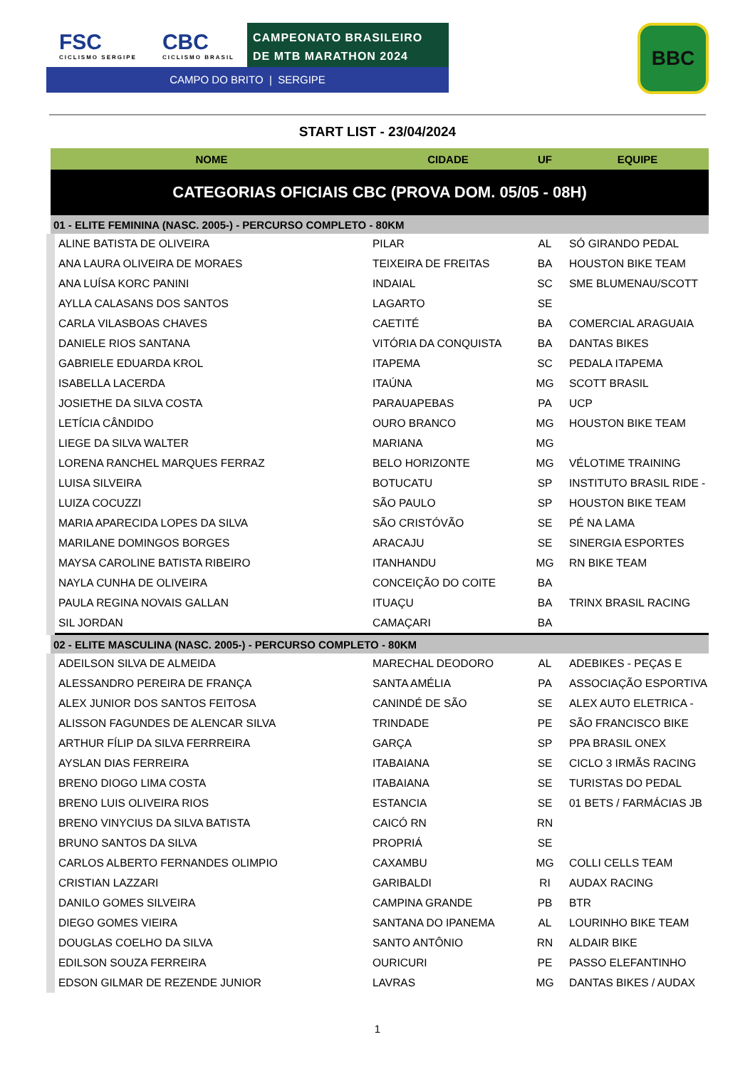FSC
CICLISMO SERGIPE
CBC
CICLISMO BRASIL
CAMPEONATO BRASILEIRO DE MTB MARATHON 2024
CAMPO DO BRITO | SERGIPE
BBC
START LIST - 23/04/2024
| NOME | CIDADE | UF | EQUIPE |
| --- | --- | --- | --- |
| CATEGORIAS OFICIAIS CBC (PROVA DOM. 05/05 - 08H) | | | |
| 01 - ELITE FEMININA (NASC. 2005-) - PERCURSO COMPLETO - 80KM | | | |
| ALINE BATISTA DE OLIVEIRA | PILAR | AL | SÓ GIRANDO PEDAL |
| ANA LAURA OLIVEIRA DE MORAES | TEIXEIRA DE FREITAS | BA | HOUSTON BIKE TEAM |
| ANA LUÍSA KORC PANINI | INDAIAL | SC | SME BLUMENAU/SCOTT |
| AYLLA CALASANS DOS SANTOS | LAGARTO | SE | |
| CARLA VILASBOAS CHAVES | CAETITÉ | BA | COMERCIAL ARAGUAIA |
| DANIELE RIOS SANTANA | VITÓRIA DA CONQUISTA | BA | DANTAS BIKES |
| GABRIELE EDUARDA KROL | ITAPEMA | SC | PEDALA ITAPEMA |
| ISABELLA LACERDA | ITAÚNA | MG | SCOTT BRASIL |
| JOSIETHE DA SILVA COSTA | PARAUAPEBAS | PA | UCP |
| LETÍCIA CÂNDIDO | OURO BRANCO | MG | HOUSTON BIKE TEAM |
| LIEGE DA SILVA WALTER | MARIANA | MG | |
| LORENA RANCHEL MARQUES FERRAZ | BELO HORIZONTE | MG | VÉLOTIME TRAINING |
| LUISA SILVEIRA | BOTUCATU | SP | INSTITUTO BRASIL RIDE - |
| LUIZA COCUZZI | SÃO PAULO | SP | HOUSTON BIKE TEAM |
| MARIA APARECIDA LOPES DA SILVA | SÃO CRISTÓVÃO | SE | PÉ NA LAMA |
| MARILANE DOMINGOS BORGES | ARACAJU | SE | SINERGIA ESPORTES |
| MAYSA CAROLINE BATISTA RIBEIRO | ITANHANDU | MG | RN BIKE TEAM |
| NAYLA CUNHA DE OLIVEIRA | CONCEIÇÃO DO COITE | BA | |
| PAULA REGINA NOVAIS GALLAN | ITUAÇU | BA | TRINX BRASIL RACING |
| SIL JORDAN | CAMAÇARI | BA | |
| 02 - ELITE MASCULINA (NASC. 2005-) - PERCURSO COMPLETO - 80KM | | | |
| ADEILSON SILVA DE ALMEIDA | MARECHAL DEODORO | AL | ADEBIKES - PEÇAS E |
| ALESSANDRO PEREIRA DE FRANÇA | SANTA AMÉLIA | PA | ASSOCIAÇÃO ESPORTIVA |
| ALEX JUNIOR DOS SANTOS FEITOSA | CANINDÉ DE SÃO | SE | ALEX AUTO ELETRICA - |
| ALISSON FAGUNDES DE ALENCAR SILVA | TRINDADE | PE | SÃO FRANCISCO BIKE |
| ARTHUR FÍLIP DA SILVA FERRREIRA | GARÇA | SP | PPA BRASIL ONEX |
| AYSLAN DIAS FERREIRA | ITABAIANA | SE | CICLO 3 IRMÃS RACING |
| BRENO DIOGO LIMA COSTA | ITABAIANA | SE | TURISTAS DO PEDAL |
| BRENO LUIS OLIVEIRA RIOS | ESTANCIA | SE | 01 BETS / FARMÁCIAS JB |
| BRENO VINYCIUS DA SILVA BATISTA | CAICÓ RN | RN | |
| BRUNO SANTOS DA SILVA | PROPRIÁ | SE | |
| CARLOS ALBERTO FERNANDES OLIMPIO | CAXAMBU | MG | COLLI CELLS TEAM |
| CRISTIAN LAZZARI | GARIBALDI | RI | AUDAX RACING |
| DANILO GOMES SILVEIRA | CAMPINA GRANDE | PB | BTR |
| DIEGO GOMES VIEIRA | SANTANA DO IPANEMA | AL | LOURINHO BIKE TEAM |
| DOUGLAS COELHO DA SILVA | SANTO ANTÔNIO | RN | ALDAIR BIKE |
| EDILSON SOUZA FERREIRA | OURICURI | PE | PASSO ELEFANTINHO |
| EDSON GILMAR DE REZENDE JUNIOR | LAVRAS | MG | DANTAS BIKES / AUDAX |
1